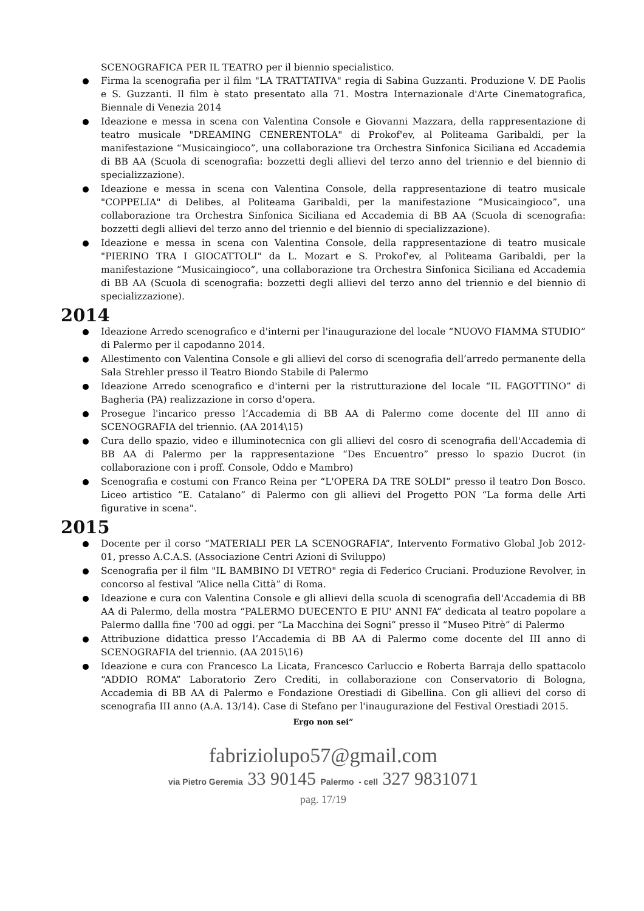SCENOGRAFICA PER IL TEATRO per il biennio specialistico.
Firma la scenografia per il film "LA TRATTATIVA" regia di Sabina Guzzanti. Produzione V. DE Paolis e S. Guzzanti. Il film è stato presentato alla 71. Mostra Internazionale d'Arte Cinematografica, Biennale di Venezia 2014
Ideazione e messa in scena con Valentina Console e Giovanni Mazzara, della rappresentazione di teatro musicale "DREAMING CENERENTOLA" di Prokof'ev, al Politeama Garibaldi, per la manifestazione “Musicaingioco”, una collaborazione tra Orchestra Sinfonica Siciliana ed Accademia di BB AA (Scuola di scenografia: bozzetti degli allievi del terzo anno del triennio e del biennio di specializzazione).
Ideazione e messa in scena con Valentina Console, della rappresentazione di teatro musicale "COPPELIA" di Delibes, al Politeama Garibaldi, per la manifestazione “Musicaingioco”, una collaborazione tra Orchestra Sinfonica Siciliana ed Accademia di BB AA (Scuola di scenografia: bozzetti degli allievi del terzo anno del triennio e del biennio di specializzazione).
Ideazione e messa in scena con Valentina Console, della rappresentazione di teatro musicale "PIERINO TRA I GIOCATTOLI" da L. Mozart e S. Prokof'ev, al Politeama Garibaldi, per la manifestazione “Musicaingioco”, una collaborazione tra Orchestra Sinfonica Siciliana ed Accademia di BB AA (Scuola di scenografia: bozzetti degli allievi del terzo anno del triennio e del biennio di specializzazione).
2014
Ideazione Arredo scenografico e d'interni per l'inaugurazione del locale “NUOVO FIAMMA STUDIO” di Palermo per il capodanno 2014.
Allestimento con Valentina Console e gli allievi del corso di scenografia dell’arredo permanente della Sala Strehler presso il Teatro Biondo Stabile di Palermo
Ideazione Arredo scenografico e d'interni per la ristrutturazione del locale “IL FAGOTTINO” di Bagheria (PA) realizzazione in corso d'opera.
Prosegue l'incarico presso l’Accademia di BB AA di Palermo come docente del III anno di SCENOGRAFIA del triennio. (AA 2014\15)
Cura dello spazio, video e illuminotecnica con gli allievi del cosro di scenografia dell'Accademia di BB AA di Palermo per la rappresentazione “Des Encuentro” presso lo spazio Ducrot (in collaborazione con i proff. Console, Oddo e Mambro)
Scenografia e costumi con Franco Reina per “L'OPERA DA TRE SOLDI” presso il teatro Don Bosco. Liceo artistico “E. Catalano” di Palermo con gli allievi del Progetto PON “La forma delle Arti figurative in scena".
2015
Docente per il corso “MATERIALI PER LA SCENOGRAFIA”, Intervento Formativo Global Job 2012-01, presso A.C.A.S. (Associazione Centri Azioni di Sviluppo)
Scenografia per il film "IL BAMBINO DI VETRO" regia di Federico Cruciani. Produzione Revolver, in concorso al festival “Alice nella Città” di Roma.
Ideazione e cura con Valentina Console e gli allievi della scuola di scenografia dell'Accademia di BB AA di Palermo, della mostra “PALERMO DUECENTO E PIU' ANNI FA” dedicata al teatro popolare a Palermo dallla fine '700 ad oggi. per “La Macchina dei Sogni” presso il “Museo Pitrè” di Palermo
Attribuzione didattica presso l’Accademia di BB AA di Palermo come docente del III anno di SCENOGRAFIA del triennio. (AA 2015\16)
Ideazione e cura con Francesco La Licata, Francesco Carluccio e Roberta Barraja dello spattacolo “ADDIO ROMA” Laboratorio Zero Crediti, in collaborazione con Conservatorio di Bologna, Accademia di BB AA di Palermo e Fondazione Orestiadi di Gibellina. Con gli allievi del corso di scenografia III anno (A.A. 13/14). Case di Stefano per l'inaugurazione del Festival Orestiadi 2015.
Ergo non sei”
fabriziolupo57@gmail.com
via Pietro Geremia 33 90145 Palermo - cell 327 9831071
pag. 17/19